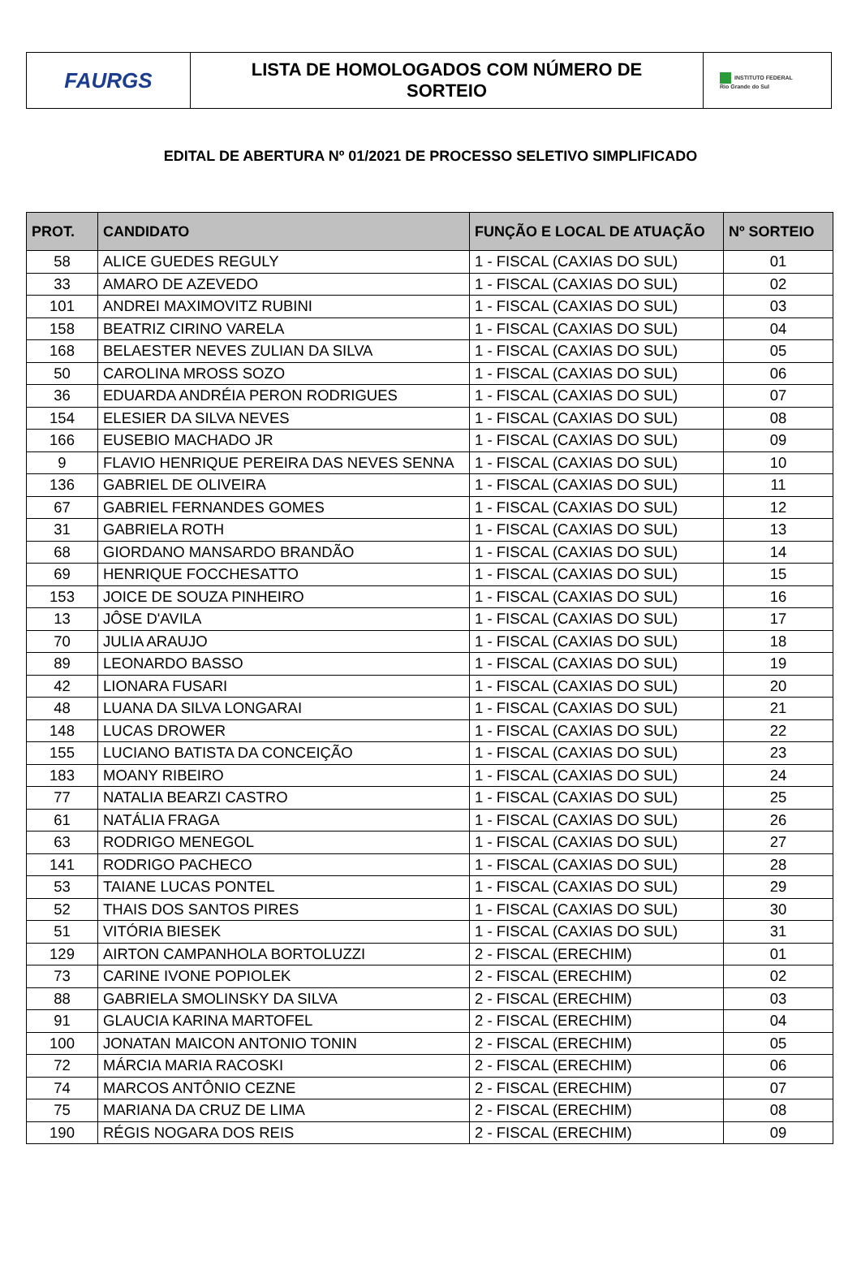| FAURGS | LISTA DE HOMOLOGADOS COM NÚMERO DE SORTEIO | INSTITUTO FEDERAL Rio Grande do Sul |
EDITAL DE ABERTURA Nº 01/2021 DE PROCESSO SELETIVO SIMPLIFICADO
| PROT. | CANDIDATO | FUNÇÃO E LOCAL DE ATUAÇÃO | Nº SORTEIO |
| --- | --- | --- | --- |
| 58 | ALICE GUEDES REGULY | 1 - FISCAL (CAXIAS DO SUL) | 01 |
| 33 | AMARO DE AZEVEDO | 1 - FISCAL (CAXIAS DO SUL) | 02 |
| 101 | ANDREI MAXIMOVITZ RUBINI | 1 - FISCAL (CAXIAS DO SUL) | 03 |
| 158 | BEATRIZ CIRINO VARELA | 1 - FISCAL (CAXIAS DO SUL) | 04 |
| 168 | BELAESTER NEVES ZULIAN DA SILVA | 1 - FISCAL (CAXIAS DO SUL) | 05 |
| 50 | CAROLINA MROSS SOZO | 1 - FISCAL (CAXIAS DO SUL) | 06 |
| 36 | EDUARDA ANDRÉIA PERON RODRIGUES | 1 - FISCAL (CAXIAS DO SUL) | 07 |
| 154 | ELESIER DA SILVA NEVES | 1 - FISCAL (CAXIAS DO SUL) | 08 |
| 166 | EUSEBIO MACHADO JR | 1 - FISCAL (CAXIAS DO SUL) | 09 |
| 9 | FLAVIO HENRIQUE PEREIRA DAS NEVES SENNA | 1 - FISCAL (CAXIAS DO SUL) | 10 |
| 136 | GABRIEL DE OLIVEIRA | 1 - FISCAL (CAXIAS DO SUL) | 11 |
| 67 | GABRIEL FERNANDES GOMES | 1 - FISCAL (CAXIAS DO SUL) | 12 |
| 31 | GABRIELA ROTH | 1 - FISCAL (CAXIAS DO SUL) | 13 |
| 68 | GIORDANO MANSARDO BRANDÃO | 1 - FISCAL (CAXIAS DO SUL) | 14 |
| 69 | HENRIQUE FOCCHESATTO | 1 - FISCAL (CAXIAS DO SUL) | 15 |
| 153 | JOICE DE SOUZA PINHEIRO | 1 - FISCAL (CAXIAS DO SUL) | 16 |
| 13 | JÔSE D'AVILA | 1 - FISCAL (CAXIAS DO SUL) | 17 |
| 70 | JULIA ARAUJO | 1 - FISCAL (CAXIAS DO SUL) | 18 |
| 89 | LEONARDO BASSO | 1 - FISCAL (CAXIAS DO SUL) | 19 |
| 42 | LIONARA FUSARI | 1 - FISCAL (CAXIAS DO SUL) | 20 |
| 48 | LUANA DA SILVA LONGARAI | 1 - FISCAL (CAXIAS DO SUL) | 21 |
| 148 | LUCAS DROWER | 1 - FISCAL (CAXIAS DO SUL) | 22 |
| 155 | LUCIANO BATISTA DA CONCEIÇÃO | 1 - FISCAL (CAXIAS DO SUL) | 23 |
| 183 | MOANY RIBEIRO | 1 - FISCAL (CAXIAS DO SUL) | 24 |
| 77 | NATALIA BEARZI CASTRO | 1 - FISCAL (CAXIAS DO SUL) | 25 |
| 61 | NATÁLIA FRAGA | 1 - FISCAL (CAXIAS DO SUL) | 26 |
| 63 | RODRIGO MENEGOL | 1 - FISCAL (CAXIAS DO SUL) | 27 |
| 141 | RODRIGO PACHECO | 1 - FISCAL (CAXIAS DO SUL) | 28 |
| 53 | TAIANE LUCAS PONTEL | 1 - FISCAL (CAXIAS DO SUL) | 29 |
| 52 | THAIS DOS SANTOS PIRES | 1 - FISCAL (CAXIAS DO SUL) | 30 |
| 51 | VITÓRIA BIESEK | 1 - FISCAL (CAXIAS DO SUL) | 31 |
| 129 | AIRTON CAMPANHOLA BORTOLUZZI | 2 - FISCAL (ERECHIM) | 01 |
| 73 | CARINE IVONE POPIOLEK | 2 - FISCAL (ERECHIM) | 02 |
| 88 | GABRIELA SMOLINSKY DA SILVA | 2 - FISCAL (ERECHIM) | 03 |
| 91 | GLAUCIA KARINA MARTOFEL | 2 - FISCAL (ERECHIM) | 04 |
| 100 | JONATAN MAICON ANTONIO TONIN | 2 - FISCAL (ERECHIM) | 05 |
| 72 | MÁRCIA MARIA RACOSKI | 2 - FISCAL (ERECHIM) | 06 |
| 74 | MARCOS ANTÔNIO CEZNE | 2 - FISCAL (ERECHIM) | 07 |
| 75 | MARIANA DA CRUZ DE LIMA | 2 - FISCAL (ERECHIM) | 08 |
| 190 | RÉGIS NOGARA DOS REIS | 2 - FISCAL (ERECHIM) | 09 |